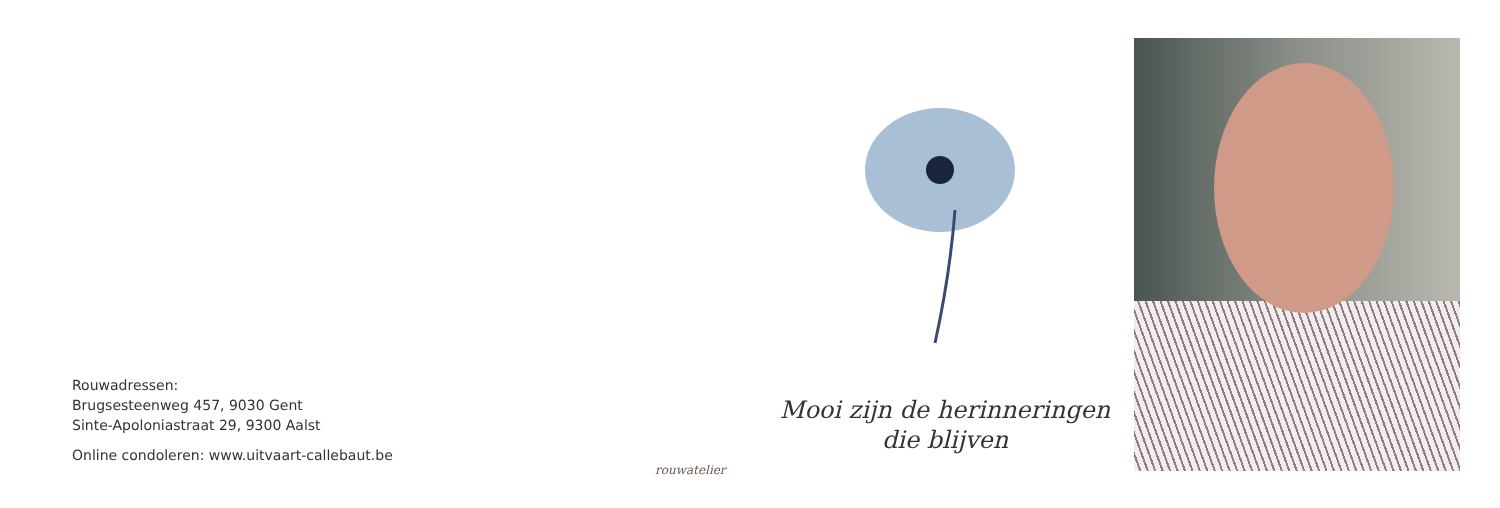Rouwadressen:
Brugsesteenweg 457, 9030 Gent
Sinte-Apoloniastraat 29, 9300 Aalst
Online condoleren: www.uitvaart-callebaut.be
rouwatelier
Mooi zijn de herinneringen
die blijven